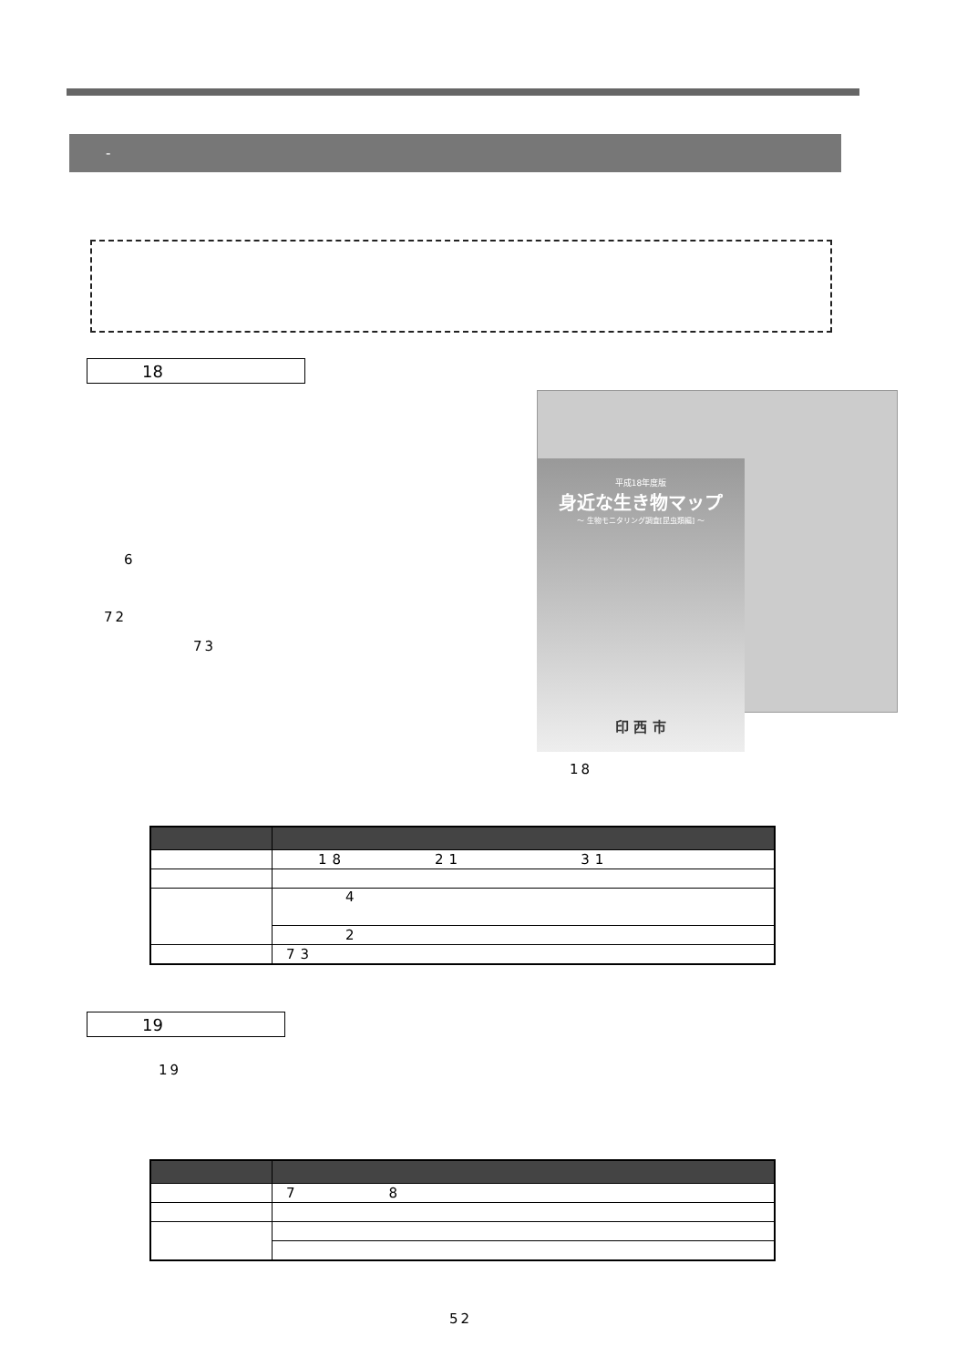-
18
6
72
73
平成18年度版
身近な生き物マップ
～ 生物モニタリング調査[昆虫類編] ～
印 西 市
18
| | 18 21 31 |
| | 4 |
| | 2 |
| | 73 |
19
19
| | 7 8 |
52